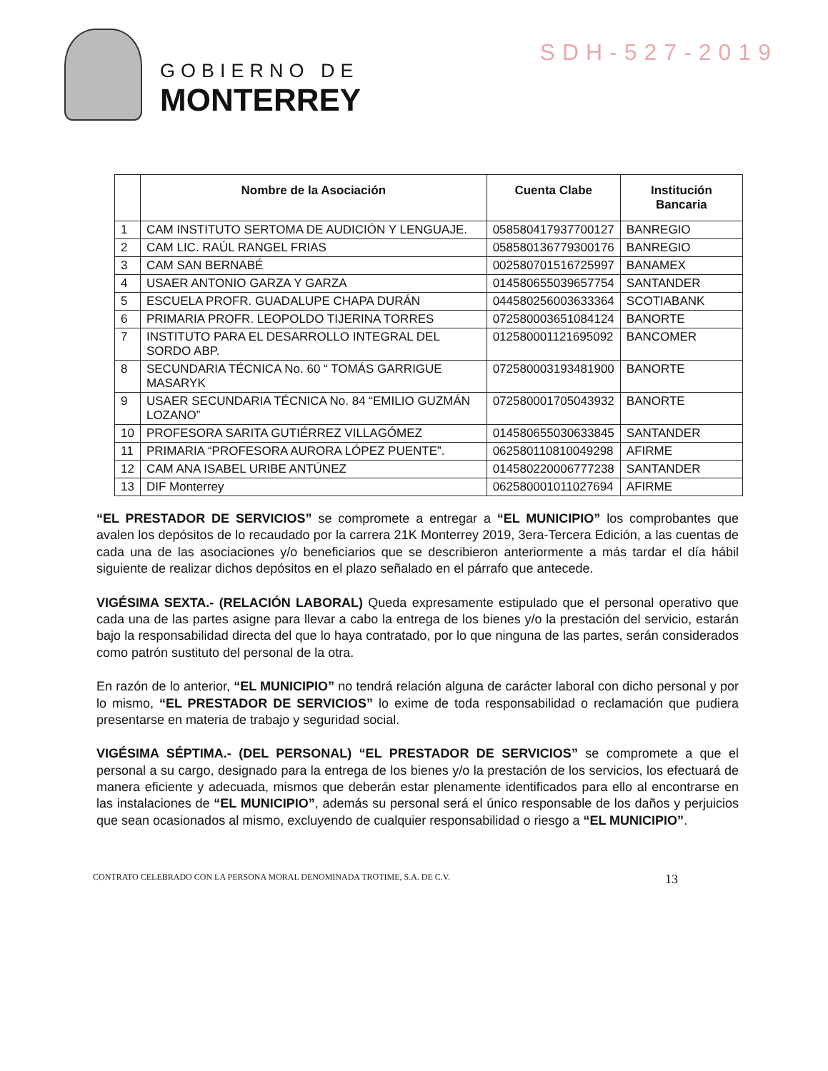SDH-527-2019
GOBIERNO DE
MONTERREY
| | Nombre de la Asociación | Cuenta Clabe | Institución Bancaria |
| --- | --- | --- | --- |
| 1 | CAM INSTITUTO SERTOMA DE AUDICIÓN Y LENGUAJE. | 058580417937700127 | BANREGIO |
| 2 | CAM LIC. RAÚL RANGEL FRIAS | 058580136779300176 | BANREGIO |
| 3 | CAM SAN BERNABÉ | 002580701516725997 | BANAMEX |
| 4 | USAER ANTONIO GARZA Y GARZA | 014580655039657754 | SANTANDER |
| 5 | ESCUELA PROFR. GUADALUPE CHAPA DURÁN | 044580256003633364 | SCOTIABANK |
| 6 | PRIMARIA PROFR. LEOPOLDO TIJERINA TORRES | 072580003651084124 | BANORTE |
| 7 | INSTITUTO PARA EL DESARROLLO INTEGRAL DEL SORDO ABP. | 012580001121695092 | BANCOMER |
| 8 | SECUNDARIA TÉCNICA No. 60 “ TOMÁS GARRIGUE MASARYK | 072580003193481900 | BANORTE |
| 9 | USAER SECUNDARIA TÉCNICA No. 84 “EMILIO GUZMÁN LOZANO” | 072580001705043932 | BANORTE |
| 10 | PROFESORA SARITA GUTIÉRREZ VILLAGÓMEZ | 014580655030633845 | SANTANDER |
| 11 | PRIMARIA “PROFESORA AURORA LÓPEZ PUENTE”. | 062580110810049298 | AFIRME |
| 12 | CAM ANA ISABEL URIBE ANTÚNEZ | 014580220006777238 | SANTANDER |
| 13 | DIF Monterrey | 062580001011027694 | AFIRME |
“EL PRESTADOR DE SERVICIOS” se compromete a entregar a “EL MUNICIPIO” los comprobantes que avalen los depósitos de lo recaudado por la carrera 21K Monterrey 2019, 3era-Tercera Edición, a las cuentas de cada una de las asociaciones y/o beneficiarios que se describieron anteriormente a más tardar el día hábil siguiente de realizar dichos depósitos en el plazo señalado en el párrafo que antecede.
VIGÉSIMA SEXTA.- (RELACIÓN LABORAL) Queda expresamente estipulado que el personal operativo que cada una de las partes asigne para llevar a cabo la entrega de los bienes y/o la prestación del servicio, estarán bajo la responsabilidad directa del que lo haya contratado, por lo que ninguna de las partes, serán considerados como patrón sustituto del personal de la otra.
En razón de lo anterior, “EL MUNICIPIO” no tendrá relación alguna de carácter laboral con dicho personal y por lo mismo, “EL PRESTADOR DE SERVICIOS” lo exime de toda responsabilidad o reclamación que pudiera presentarse en materia de trabajo y seguridad social.
VIGÉSIMA SÉPTIMA.- (DEL PERSONAL) “EL PRESTADOR DE SERVICIOS” se compromete a que el personal a su cargo, designado para la entrega de los bienes y/o la prestación de los servicios, los efectuará de manera eficiente y adecuada, mismos que deberán estar plenamente identificados para ello al encontrarse en las instalaciones de “EL MUNICIPIO”, además su personal será el único responsable de los daños y perjuicios que sean ocasionados al mismo, excluyendo de cualquier responsabilidad o riesgo a “EL MUNICIPIO”.
CONTRATO CELEBRADO CON LA PERSONA MORAL DENOMINADA TROTIME, S.A. DE C.V. 13